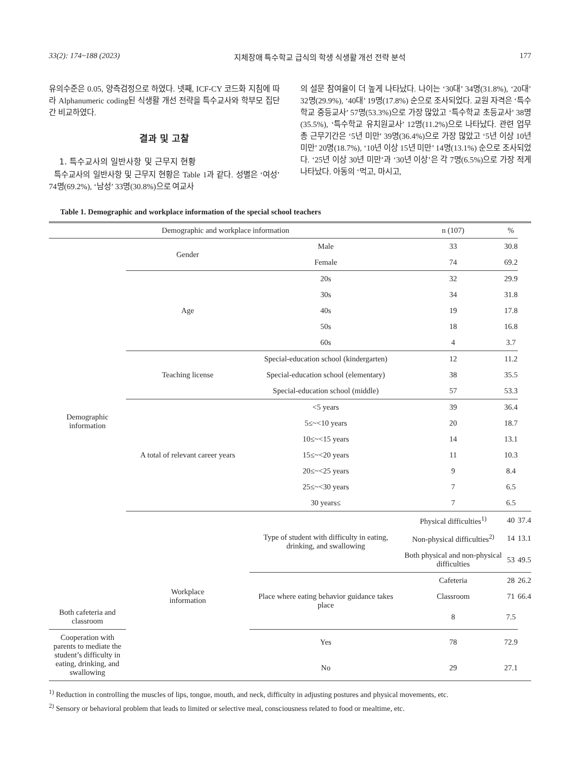33(2): 174~188 (2023) 지체장애 특수학교 급식의 학생 식생활 개선 전략 분석 177
유의수준은 0.05, 양측검정으로 하였다. 넷째, ICF-CY 코드화 지침에 따라 Alphanumeric coding된 식생활 개선 전략을 특수교사와 학부모 집단 간 비교하였다.
결과 및 고찰
1. 특수교사의 일반사항 및 근무지 현황
특수교사의 일반사항 및 근무지 현황은 Table 1과 같다. 성별은 ‘여성’ 74명(69.2%), ‘남성’ 33명(30.8%)으로 여교사
의 설문 참여율이 더 높게 나타났다. 나이는 ‘30대’ 34명(31.8%), ‘20대’ 32명(29.9%), ‘40대’ 19명(17.8%) 순으로 조사되었다. 교원 자격은 ‘특수학교 중등교사’ 57명(53.3%)으로 가장 많았고 ‘특수학교 초등교사’ 38명(35.5%), ‘특수학교 유치원교사’ 12명(11.2%)으로 나타났다. 관련 업무 총 근무기간은 ‘5년 미만’ 39명(36.4%)으로 가장 많았고 ‘5년 이상 10년 미만’ 20명(18.7%), ‘10년 이상 15년 미만’ 14명(13.1%) 순으로 조사되었다. ‘25년 이상 30년 미만’과 ‘30년 이상’은 각 7명(6.5%)으로 가장 적게 나타났다. 아동의 ‘먹고, 마시고,
Table 1. Demographic and workplace information of the special school teachers
| Demographic and workplace information | | | n (107) | % | |
| --- | --- | --- | --- | --- | --- |
| Demographic information | Gender | Male | 33 | 30.8 | |
| | | Female | 74 | 69.2 | |
| | Age | 20s | 32 | 29.9 | |
| | | 30s | 34 | 31.8 | |
| | | 40s | 19 | 17.8 | |
| | | 50s | 18 | 16.8 | |
| | | 60s | 4 | 3.7 | |
| | Teaching license | Special-education school (kindergarten) | 12 | 11.2 | |
| | | Special-education school (elementary) | 38 | 35.5 | |
| | | Special-education school (middle) | 57 | 53.3 | |
| | A total of relevant career years | <5 years | 39 | 36.4 | |
| | | 5≤~<10 years | 20 | 18.7 | |
| | | 10≤~<15 years | 14 | 13.1 | |
| | | 15≤~<20 years | 11 | 10.3 | |
| | | 20≤~<25 years | 9 | 8.4 | |
| | | 25≤~<30 years | 7 | 6.5 | |
| | | 30 years≤ | 7 | 6.5 | |
| | Workplace information | Type of student with difficulty in eating, drinking, and swallowing | Physical difficulties<sup>1)</sup> | 40 | 37.4 |
| | | | Non-physical difficulties<sup>2)</sup> | 14 | 13.1 |
| | | | Both physical and non-physical difficulties | 53 | 49.5 |
| | | Place where eating behavior guidance takes place | Cafeteria | 28 | 26.2 |
| | | | Classroom | 71 | 66.4 |
| Both cafeteria and classroom | | | 8 | 7.5 | |
| Cooperation with parents to mediate the student’s difficulty in eating, drinking, and swallowing | | Yes | 78 | 72.9 | |
| | | No | 29 | 27.1 | |
<sup>1)</sup> Reduction in controlling the muscles of lips, tongue, mouth, and neck, difficulty in adjusting postures and physical movements, etc.
<sup>2)</sup> Sensory or behavioral problem that leads to limited or selective meal, consciousness related to food or mealtime, etc.